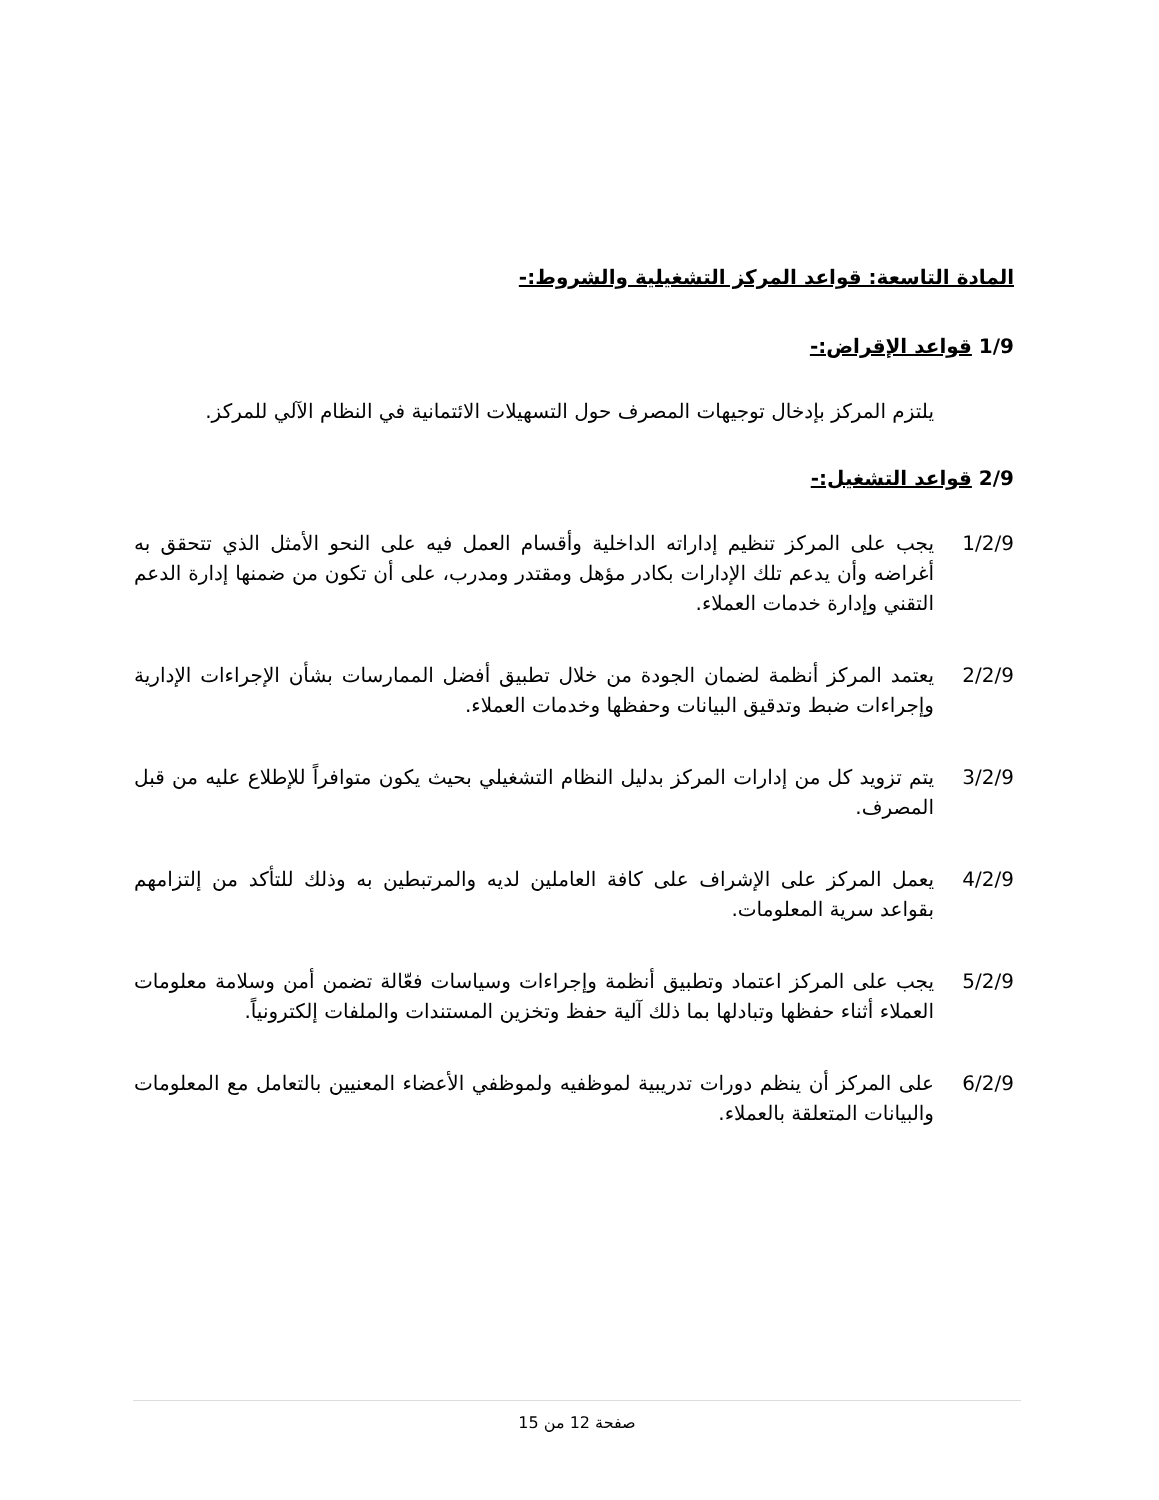المادة التاسعة: قواعد المركز التشغيلية والشروط:-
1/9 قواعد الإقراض:-
يلتزم المركز بإدخال توجيهات المصرف حول التسهيلات الائتمانية في النظام الآلي للمركز.
2/9 قواعد التشغيل:-
1/2/9 يجب على المركز تنظيم إداراته الداخلية وأقسام العمل فيه على النحو الأمثل الذي تتحقق به أغراضه وأن يدعم تلك الإدارات بكادر مؤهل ومقتدر ومدرب، على أن تكون من ضمنها إدارة الدعم التقني وإدارة خدمات العملاء.
2/2/9 يعتمد المركز أنظمة لضمان الجودة من خلال تطبيق أفضل الممارسات بشأن الإجراءات الإدارية وإجراءات ضبط وتدقيق البيانات وحفظها وخدمات العملاء.
3/2/9 يتم تزويد كل من إدارات المركز بدليل النظام التشغيلي بحيث يكون متوافراً للإطلاع عليه من قبل المصرف.
4/2/9 يعمل المركز على الإشراف على كافة العاملين لديه والمرتبطين به وذلك للتأكد من إلتزامهم بقواعد سرية المعلومات.
5/2/9 يجب على المركز اعتماد وتطبيق أنظمة وإجراءات وسياسات فعّالة تضمن أمن وسلامة معلومات العملاء أثناء حفظها وتبادلها بما ذلك آلية حفظ وتخزين المستندات والملفات إلكترونياً.
6/2/9 على المركز أن ينظم دورات تدريبية لموظفيه ولموظفي الأعضاء المعنيين بالتعامل مع المعلومات والبيانات المتعلقة بالعملاء.
صفحة 12 من 15